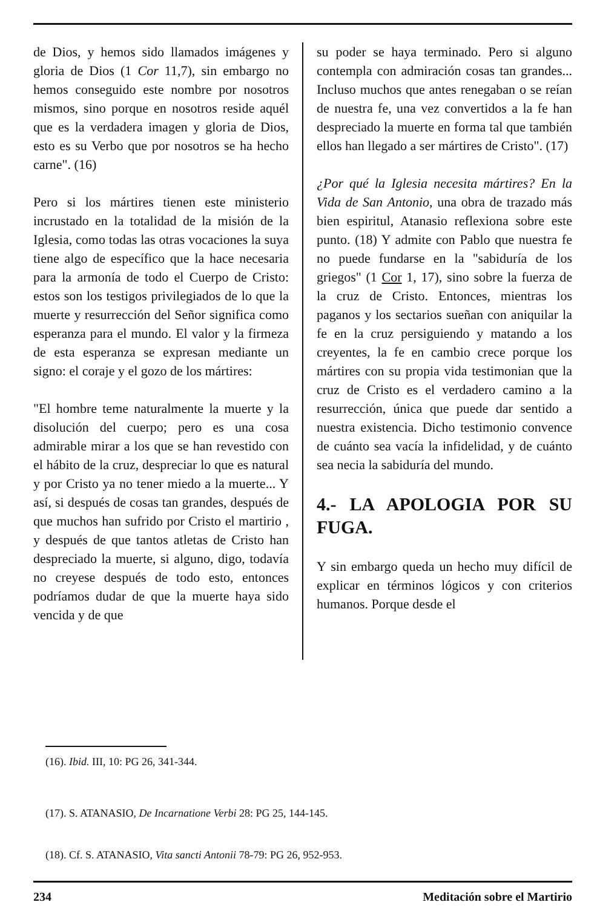de Dios, y hemos sido llamados imágenes y gloria de Dios (1 Cor 11,7), sin embargo no hemos conseguido este nombre por nosotros mismos, sino porque en nosotros reside aquél que es la verdadera imagen y gloria de Dios, esto es su Verbo que por nosotros se ha hecho carne". (16)
Pero si los mártires tienen este ministerio incrustado en la totalidad de la misión de la Iglesia, como todas las otras vocaciones la suya tiene algo de específico que la hace necesaria para la armonía de todo el Cuerpo de Cristo: estos son los testigos privilegiados de lo que la muerte y resurrección del Señor significa como esperanza para el mundo. El valor y la firmeza de esta esperanza se expresan mediante un signo: el coraje y el gozo de los mártires:
"El hombre teme naturalmente la muerte y la disolución del cuerpo; pero es una cosa admirable mirar a los que se han revestido con el hábito de la cruz, despreciar lo que es natural y por Cristo ya no tener miedo a la muerte... Y así, si después de cosas tan grandes, después de que muchos han sufrido por Cristo el martirio , y después de que tantos atletas de Cristo han despreciado la muerte, si alguno, digo, todavía no creyese después de todo esto, entonces podríamos dudar de que la muerte haya sido vencida y de que
su poder se haya terminado. Pero si alguno contempla con admiración cosas tan grandes... Incluso muchos que antes renegaban o se reían de nuestra fe, una vez convertidos a la fe han despreciado la muerte en forma tal que también ellos han llegado a ser mártires de Cristo". (17)
¿Por qué la Iglesia necesita mártires? En la Vida de San Antonio, una obra de trazado más bien espiritul, Atanasio reflexiona sobre este punto. (18) Y admite con Pablo que nuestra fe no puede fundarse en la "sabiduría de los griegos" (1 Cor 1, 17), sino sobre la fuerza de la cruz de Cristo. Entonces, mientras los paganos y los sectarios sueñan con aniquilar la fe en la cruz persiguiendo y matando a los creyentes, la fe en cambio crece porque los mártires con su propia vida testimonian que la cruz de Cristo es el verdadero camino a la resurrección, única que puede dar sentido a nuestra existencia. Dicho testimonio convence de cuánto sea vacía la infidelidad, y de cuánto sea necia la sabiduría del mundo.
4.- LA APOLOGIA POR SU FUGA.
Y sin embargo queda un hecho muy difícil de explicar en términos lógicos y con criterios humanos. Porque desde el
(16). Ibid. III, 10: PG 26, 341-344.
(17). S. ATANASIO, De Incarnatione Verbi 28: PG 25, 144-145.
(18). Cf. S. ATANASIO, Vita sancti Antonii 78-79: PG 26, 952-953.
234 Meditación sobre el Martirio